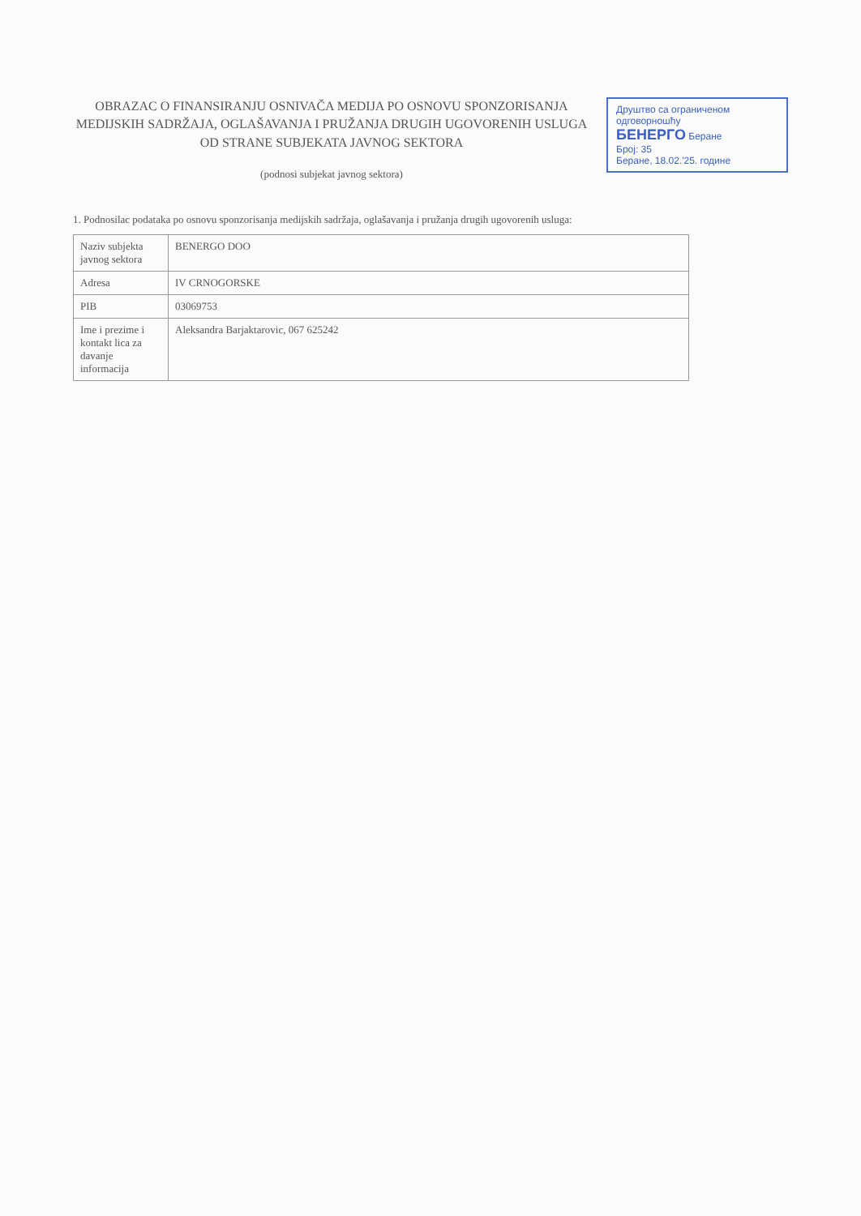Друштво са ограниченом одговорношћу
БЕНЕРГО Беране
Број: 35
Беране, 18.02.'25. године
OBRAZAC O FINANSIRANJU OSNIVAČA MEDIJA PO OSNOVU SPONZORISANJA MEDIJSKIH SADRŽAJA, OGLAŠAVANJA I PRUŽANJA DRUGIH UGOVORENIH USLUGA OD STRANE SUBJEKATA JAVNOG SEKTORA
(podnosi subjekat javnog sektora)
1. Podnosilac podataka po osnovu sponzorisanja medijskih sadržaja, oglašavanja i pružanja drugih ugovorenih usluga:
| Naziv subjekta javnog sektora | BENERGO DOO |
| Adresa | IV CRNOGORSKE |
| PIB | 03069753 |
| Ime i prezime i kontakt lica za davanje informacija | Aleksandra Barjaktarovic, 067 625242 |